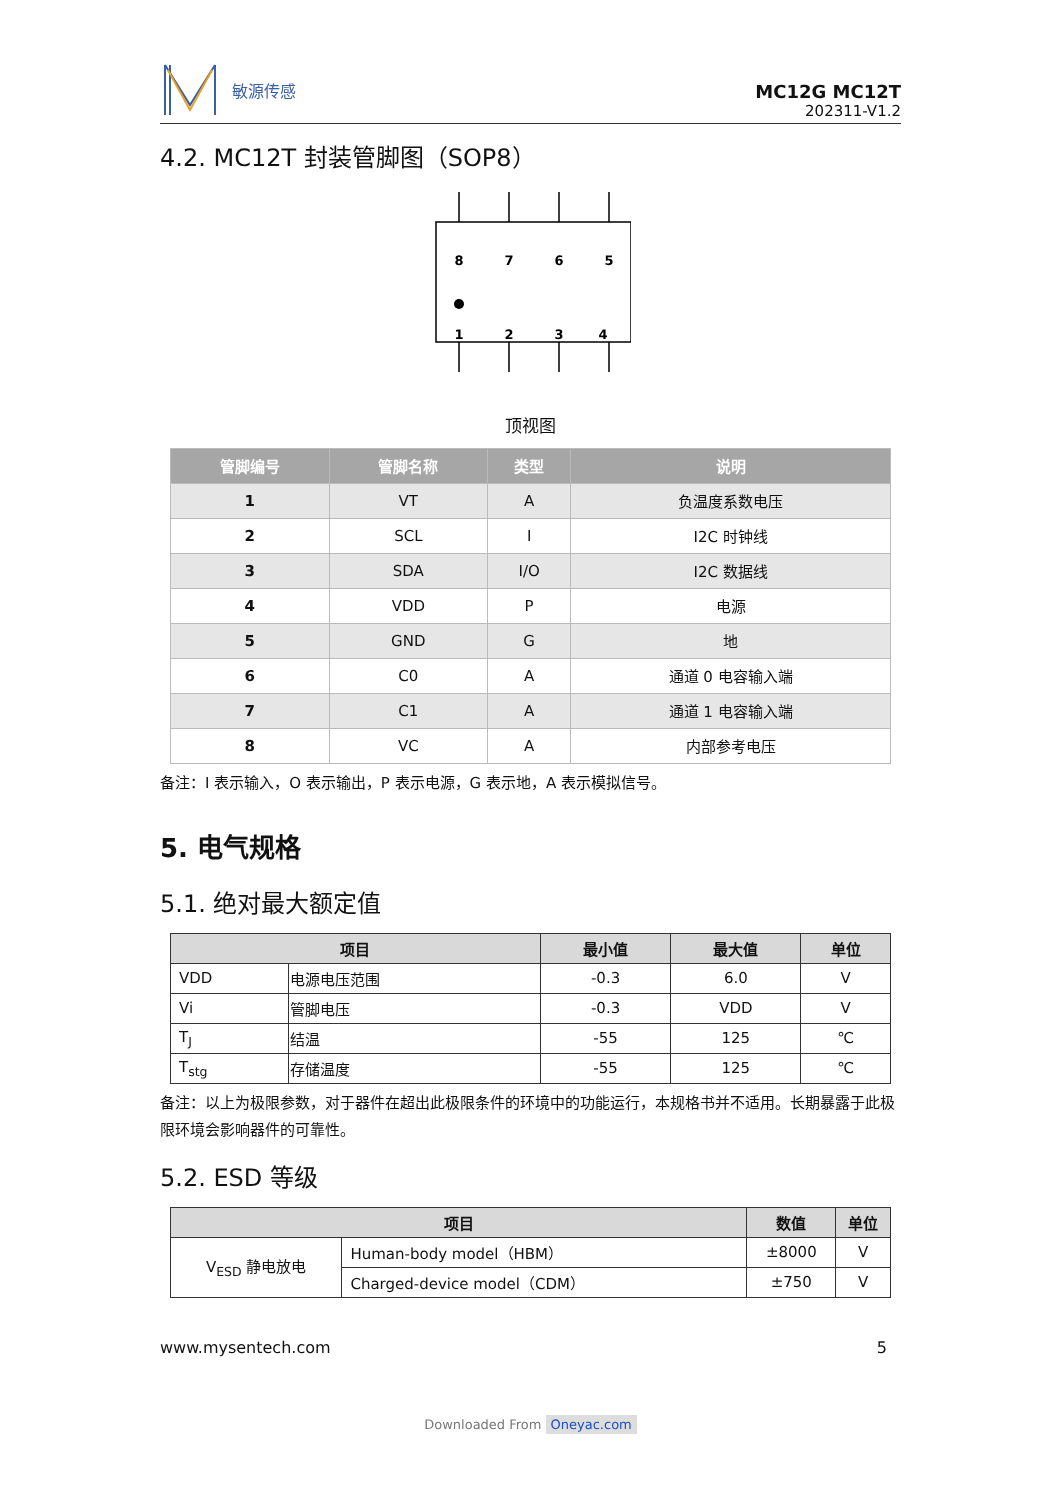敏源传感
MC12G MC12T
202311-V1.2
4.2. MC12T 封装管脚图（SOP8）
8
7
6
5
1
2
3
4
顶视图
| 管脚编号 | 管脚名称 | 类型 | 说明 |
| --- | --- | --- | --- |
| 1 | VT | A | 负温度系数电压 |
| 2 | SCL | I | I2C 时钟线 |
| 3 | SDA | I/O | I2C 数据线 |
| 4 | VDD | P | 电源 |
| 5 | GND | G | 地 |
| 6 | C0 | A | 通道 0 电容输入端 |
| 7 | C1 | A | 通道 1 电容输入端 |
| 8 | VC | A | 内部参考电压 |
备注：I 表示输入，O 表示输出，P 表示电源，G 表示地，A 表示模拟信号。
5. 电气规格
5.1. 绝对最大额定值
| 项目 | | 最小值 | 最大值 | 单位 |
| --- | --- | --- | --- | --- |
| VDD | 电源电压范围 | -0.3 | 6.0 | V |
| Vi | 管脚电压 | -0.3 | VDD | V |
| T<sub>J</sub> | 结温 | -55 | 125 | ℃ |
| T<sub>stg</sub> | 存储温度 | -55 | 125 | ℃ |
备注：以上为极限参数，对于器件在超出此极限条件的环境中的功能运行，本规格书并不适用。长期暴露于此极限环境会影响器件的可靠性。
5.2. ESD 等级
| 项目 | | 数值 | 单位 |
| --- | --- | --- | --- |
| V<sub>ESD</sub> 静电放电 | Human-body model（HBM） | ±8000 | V |
| | Charged-device model（CDM） | ±750 | V |
www.mysentech.com 5
Downloaded From Oneyac.com